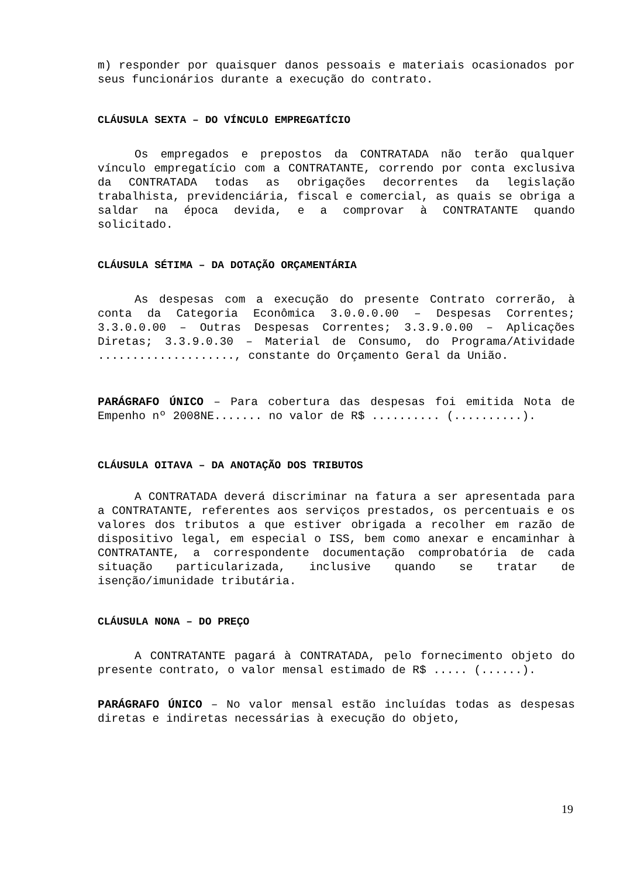m) responder por quaisquer danos pessoais e materiais ocasionados por seus funcionários durante a execução do contrato.
CLÁUSULA SEXTA – DO VÍNCULO EMPREGATÍCIO
Os empregados e prepostos da CONTRATADA não terão qualquer vínculo empregatício com a CONTRATANTE, correndo por conta exclusiva da CONTRATADA todas as obrigações decorrentes da legislação trabalhista, previdenciária, fiscal e comercial, as quais se obriga a saldar na época devida, e a comprovar à CONTRATANTE quando solicitado.
CLÁUSULA SÉTIMA – DA DOTAÇÃO ORÇAMENTÁRIA
As despesas com a execução do presente Contrato correrão, à conta da Categoria Econômica 3.0.0.0.00 – Despesas Correntes; 3.3.0.0.00 – Outras Despesas Correntes; 3.3.9.0.00 – Aplicações Diretas; 3.3.9.0.30 – Material de Consumo, do Programa/Atividade ...................., constante do Orçamento Geral da União.
PARÁGRAFO ÚNICO – Para cobertura das despesas foi emitida Nota de Empenho nº 2008NE....... no valor de R$ .......... (..........).
CLÁUSULA OITAVA – DA ANOTAÇÃO DOS TRIBUTOS
A CONTRATADA deverá discriminar na fatura a ser apresentada para a CONTRATANTE, referentes aos serviços prestados, os percentuais e os valores dos tributos a que estiver obrigada a recolher em razão de dispositivo legal, em especial o ISS, bem como anexar e encaminhar à CONTRATANTE, a correspondente documentação comprobatória de cada situação particularizada, inclusive quando se tratar de isenção/imunidade tributária.
CLÁUSULA NONA – DO PREÇO
A CONTRATANTE pagará à CONTRATADA, pelo fornecimento objeto do presente contrato, o valor mensal estimado de R$ ..... (......).
PARÁGRAFO ÚNICO – No valor mensal estão incluídas todas as despesas diretas e indiretas necessárias à execução do objeto,
19